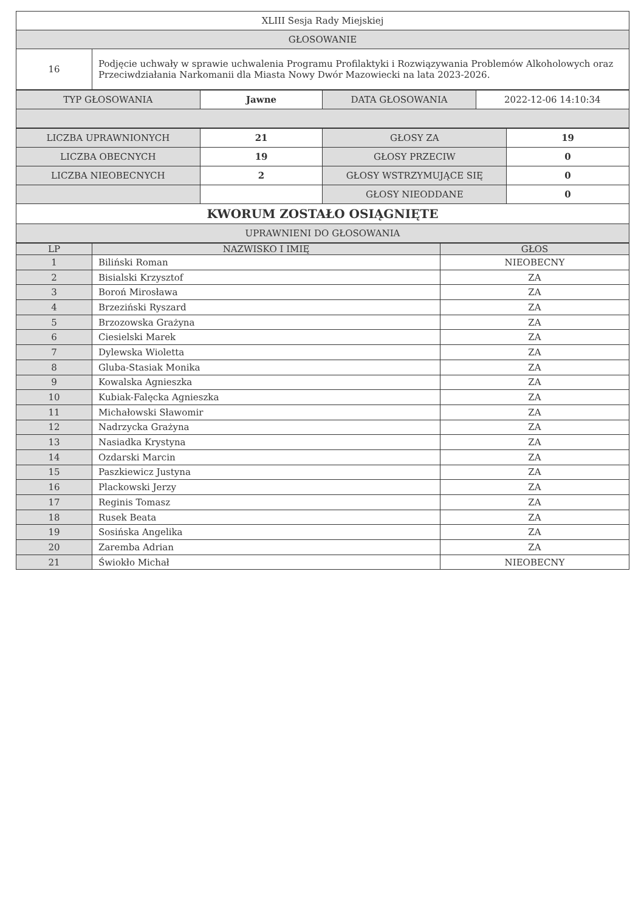| XLIII Sesja Rady Miejskiej | |
| GŁOSOWANIE | |
| 16 | Podjęcie uchwały w sprawie uchwalenia Programu Profilaktyki i Rozwiązywania Problemów Alkoholowych oraz Przeciwdziałania Narkomanii dla Miasta Nowy Dwór Mazowiecki na lata 2023-2026. |
| TYP GŁOSOWANIA | Jawne | DATA GŁOSOWANIA | 2022-12-06 14:10:34 |
| LICZBA UPRAWNIONYCH | 21 | GŁOSY ZA | 19 |
| LICZBA OBECNYCH | 19 | GŁOSY PRZECIW | 0 |
| LICZBA NIEOBECNYCH | 2 | GŁOSY WSTRZYMUJĄCE SIĘ | 0 |
| | | GŁOSY NIEODDANE | 0 |
| KWORUM ZOSTAŁO OSIĄGNIĘTE | | | |
| UPRAWNIENI DO GŁOSOWANIA | | | |
| LP | NAZWISKO I IMIĘ | GŁOS |
| --- | --- | --- |
| 1 | Biliński Roman | NIEOBECNY |
| 2 | Bisialski Krzysztof | ZA |
| 3 | Boroń Mirosława | ZA |
| 4 | Brzeziński Ryszard | ZA |
| 5 | Brzozowska Grażyna | ZA |
| 6 | Ciesielski Marek | ZA |
| 7 | Dylewska Wioletta | ZA |
| 8 | Gluba-Stasiak Monika | ZA |
| 9 | Kowalska Agnieszka | ZA |
| 10 | Kubiak-Falęcka Agnieszka | ZA |
| 11 | Michałowski Sławomir | ZA |
| 12 | Nadrzycka Grażyna | ZA |
| 13 | Nasiadka Krystyna | ZA |
| 14 | Ozdarski Marcin | ZA |
| 15 | Paszkiewicz Justyna | ZA |
| 16 | Plackowski Jerzy | ZA |
| 17 | Reginis Tomasz | ZA |
| 18 | Rusek Beata | ZA |
| 19 | Sosińska Angelika | ZA |
| 20 | Zaremba Adrian | ZA |
| 21 | Świokło Michał | NIEOBECNY |